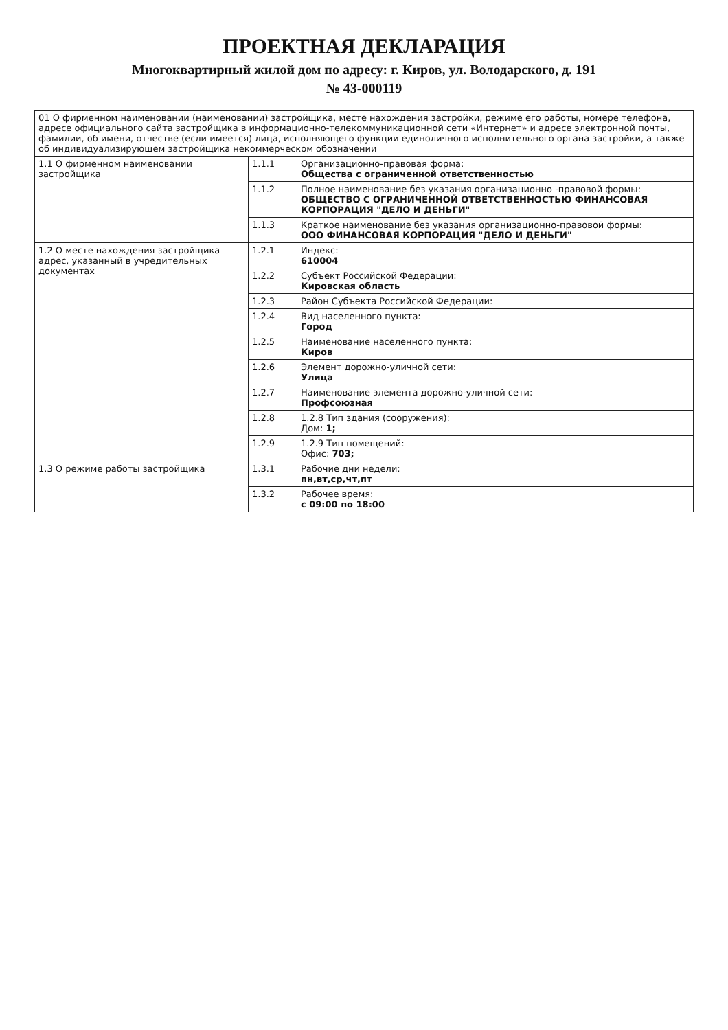ПРОЕКТНАЯ ДЕКЛАРАЦИЯ
Многоквартирный жилой дом по адресу: г. Киров, ул. Володарского, д. 191
№ 43-000119
| 01 О фирменном наименовании (наименовании) застройщика, месте нахождения застройки, режиме его работы, номере телефона, адресе официального сайта застройщика в информационно-телекоммуникационной сети «Интернет» и адресе электронной почты, фамилии, об имени, отчестве (если имеется) лица, исполняющего функции единоличного исполнительного органа застройки, а также об индивидуализирующем застройщика некоммерческом обозначении | | |
| 1.1 О фирменном наименовании застройщика | 1.1.1 | Организационно-правовая форма: Общества с ограниченной ответственностью |
| | 1.1.2 | Полное наименование без указания организационно -правовой формы: ОБЩЕСТВО С ОГРАНИЧЕННОЙ ОТВЕТСТВЕННОСТЬЮ ФИНАНСОВАЯ КОРПОРАЦИЯ "ДЕЛО И ДЕНЬГИ" |
| | 1.1.3 | Краткое наименование без указания организационно-правовой формы: ООО ФИНАНСОВАЯ КОРПОРАЦИЯ "ДЕЛО И ДЕНЬГИ" |
| 1.2 О месте нахождения застройщика – адрес, указанный в учредительных документах | 1.2.1 | Индекс: 610004 |
| | 1.2.2 | Субъект Российской Федерации: Кировская область |
| | 1.2.3 | Район Субъекта Российской Федерации: |
| | 1.2.4 | Вид населенного пункта: Город |
| | 1.2.5 | Наименование населенного пункта: Киров |
| | 1.2.6 | Элемент дорожно-уличной сети: Улица |
| | 1.2.7 | Наименование элемента дорожно-уличной сети: Профсоюзная |
| | 1.2.8 | 1.2.8 Тип здания (сооружения): Дом: 1; |
| | 1.2.9 | 1.2.9 Тип помещений: Офис: 703; |
| 1.3 О режиме работы застройщика | 1.3.1 | Рабочие дни недели: пн,вт,ср,чт,пт |
| | 1.3.2 | Рабочее время: с 09:00 по 18:00 |